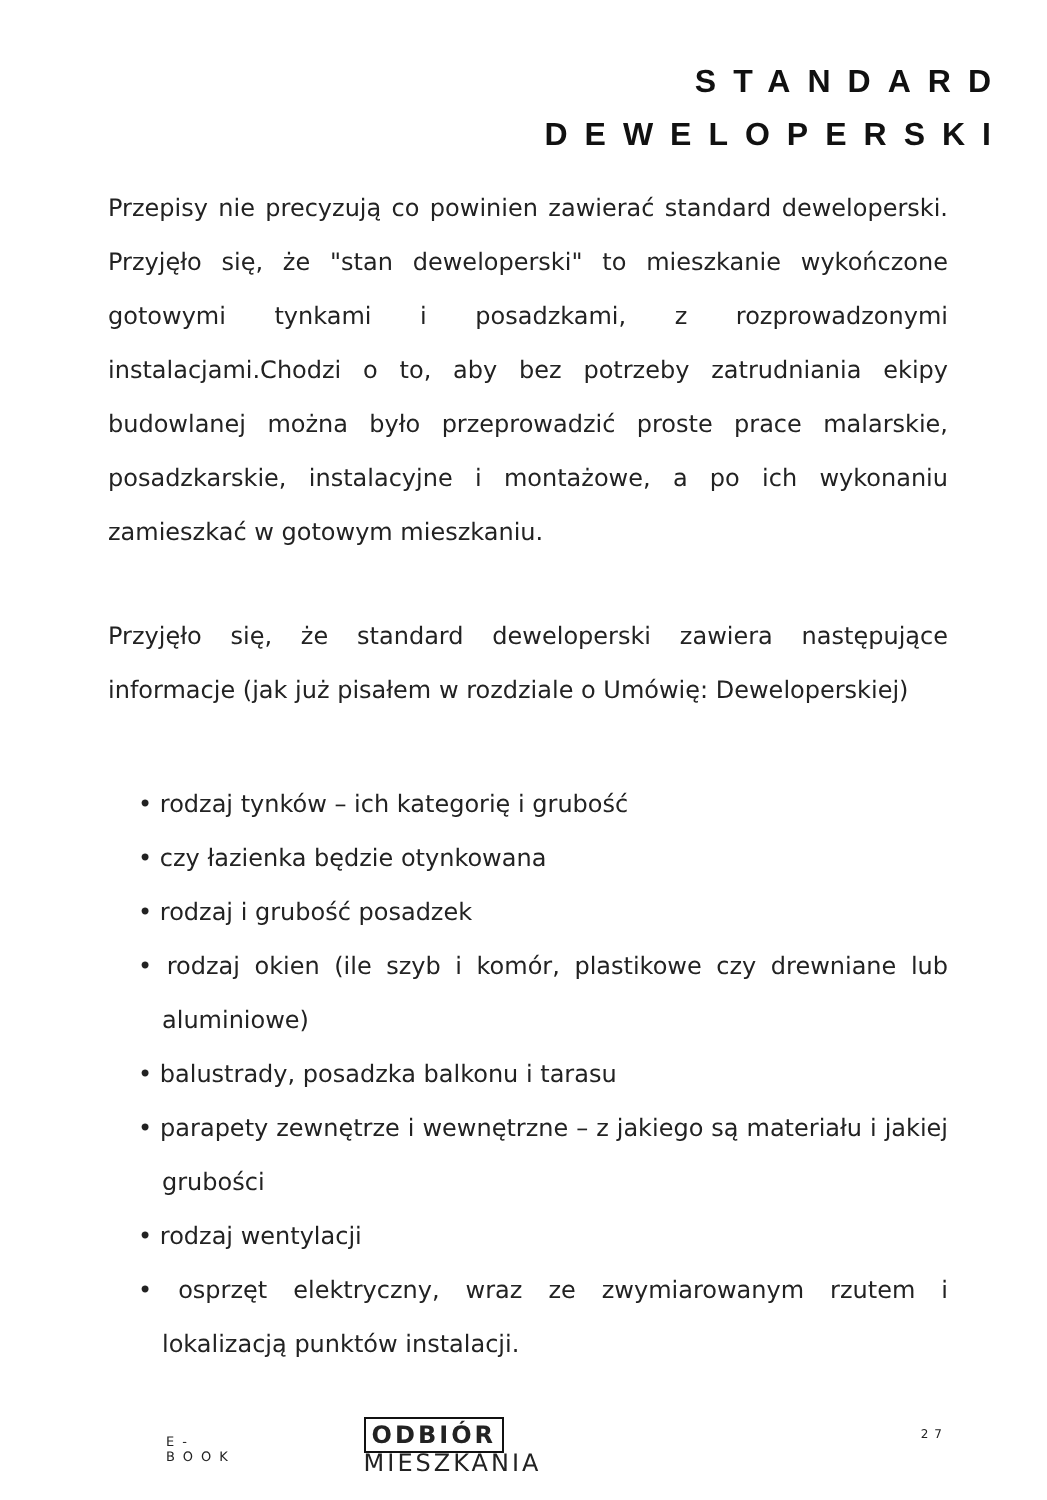STANDARD
DEWELOPERSKI
Przepisy nie precyzują co powinien zawierać standard deweloperski. Przyjęło się, że "stan deweloperski" to mieszkanie wykończone gotowymi tynkami i posadzkami, z rozprowadzonymi instalacjami.Chodzi o to, aby bez potrzeby zatrudniania ekipy budowlanej można było przeprowadzić proste prace malarskie, posadzkarskie, instalacyjne i montażowe, a po ich wykonaniu zamieszkać w gotowym mieszkaniu.
Przyjęło się, że standard deweloperski zawiera następujące informacje (jak już pisałem w rozdziale o Umówię: Deweloperskiej)
• rodzaj tynków – ich kategorię i grubość
• czy łazienka będzie otynkowana
• rodzaj i grubość posadzek
• rodzaj okien (ile szyb i komór, plastikowe czy drewniane lub aluminiowe)
• balustrady, posadzka balkonu i tarasu
• parapety zewnętrze i wewnętrzne – z jakiego są materiału i jakiej grubości
• rodzaj wentylacji
• osprzęt elektryczny, wraz ze zwymiarowanym rzutem i lokalizacją punktów instalacji.
E-BOOK ODBIÓR MIESZKANIA 27